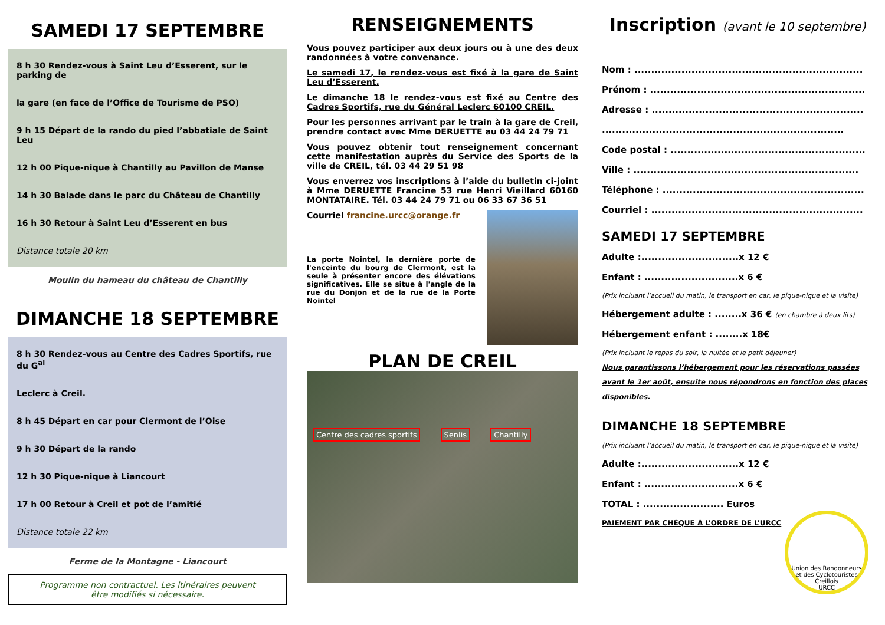SAMEDI 17 SEPTEMBRE
8 h 30 Rendez-vous à Saint Leu d’Esserent, sur le parking de
la gare (en face de l’Office de Tourisme de PSO)
9 h 15 Départ de la rando du pied l’abbatiale de Saint Leu
12 h 00 Pique-nique à Chantilly au Pavillon de Manse
14 h 30 Balade dans le parc du Château de Chantilly
16 h 30 Retour à Saint Leu d’Esserent en bus
Distance totale 20 km
Moulin du hameau du château de Chantilly
DIMANCHE 18 SEPTEMBRE
8 h 30 Rendez-vous au Centre des Cadres Sportifs, rue du G<sup>al</sup>
Leclerc à Creil.
8 h 45 Départ en car pour Clermont de l’Oise
9 h 30 Départ de la rando
12 h 30 Pique-nique à Liancourt
17 h 00 Retour à Creil et pot de l’amitié
Distance totale 22 km
Ferme de la Montagne - Liancourt
Programme non contractuel. Les itinéraires peuvent
être modifiés si nécessaire.
RENSEIGNEMENTS
Vous pouvez participer aux deux jours ou à une des deux randonnées à votre convenance.
Le samedi 17, le rendez-vous est fixé à la gare de Saint Leu d’Esserent.
Le dimanche 18 le rendez-vous est fixé au Centre des Cadres Sportifs, rue du Général Leclerc 60100 CREIL.
Pour les personnes arrivant par le train à la gare de Creil, prendre contact avec Mme DERUETTE au 03 44 24 79 71
Vous pouvez obtenir tout renseignement concernant cette manifestation auprès du Service des Sports de la ville de CREIL, tél. 03 44 29 51 98
Vous enverrez vos inscriptions à l’aide du bulletin ci-joint à Mme DERUETTE Francine 53 rue Henri Vieillard 60160 MONTATAIRE. Tél. 03 44 24 79 71 ou 06 33 67 36 51
Courriel francine.urcc@orange.fr
La porte Nointel, la dernière porte de l'enceinte du bourg de Clermont, est la seule à présenter encore des élévations significatives. Elle se situe à l'angle de la rue du Donjon et de la rue de la Porte Nointel
PLAN DE CREIL
Centre des cadres sportifs Senlis Chantilly
Inscription (avant le 10 septembre)
Nom : ....................................................................
Prénom : ................................................................
Adresse : ...............................................................
........................................................................
Code postal : ..........................................................
Ville : ...................................................................
Téléphone : ............................................................
Courriel : ...............................................................
SAMEDI 17 SEPTEMBRE
Adulte :.............................x 12 €
Enfant : ............................x 6 €
(Prix incluant l’accueil du matin, le transport en car, le pique-nique et la visite)
Hébergement adulte : ........x 36 € (en chambre à deux lits)
Hébergement enfant : ........x 18€
(Prix incluant le repas du soir, la nuitée et le petit déjeuner)
Nous garantissons l’hébergement pour les réservations passées avant le 1er août, ensuite nous répondrons en fonction des places disponibles.
DIMANCHE 18 SEPTEMBRE
(Prix incluant l’accueil du matin, le transport en car, le pique-nique et la visite)
Adulte :.............................x 12 €
Enfant : ............................x 6 €
TOTAL : ........................ Euros
PAIEMENT PAR CHÈQUE À L’ORDRE DE L’URCC
Union des Randonneurs et des Cyclotouristes Creillois
URCC